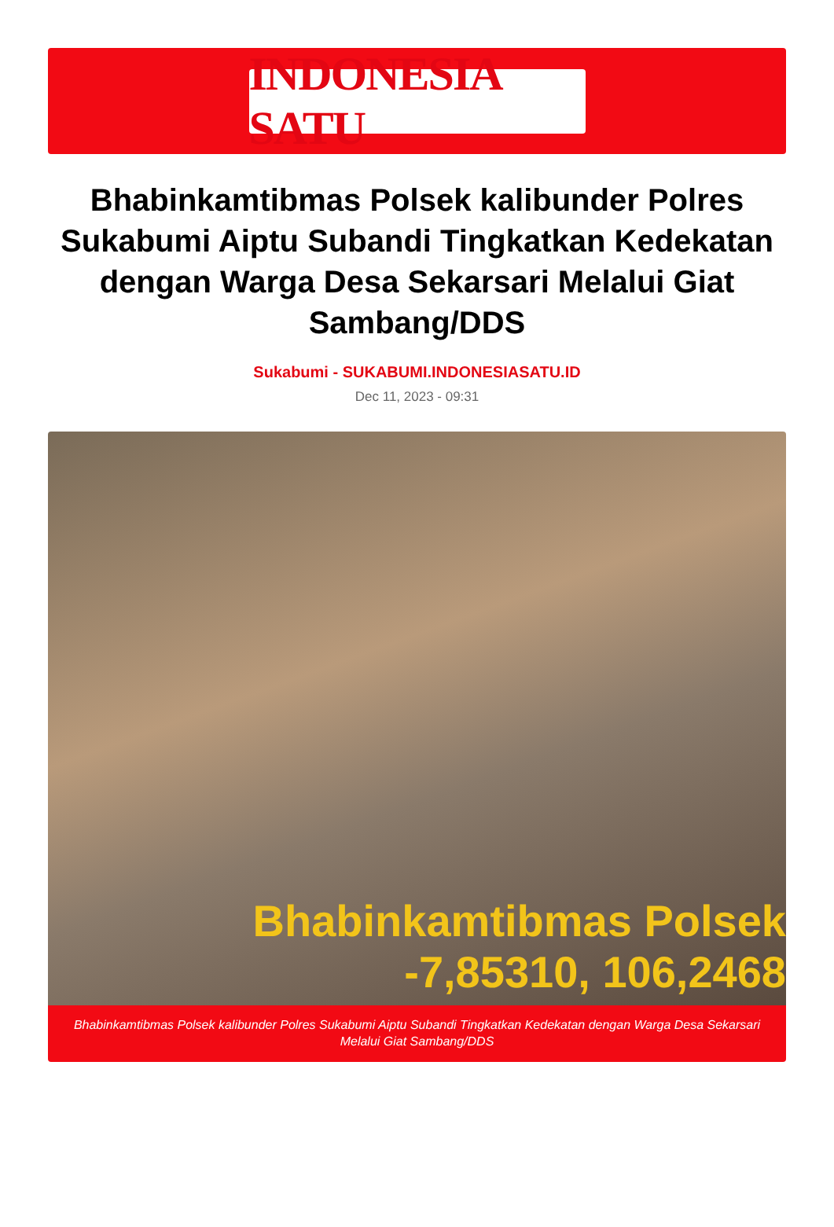INDONESIA SATU
Bhabinkamtibmas Polsek kalibunder Polres Sukabumi Aiptu Subandi Tingkatkan Kedekatan dengan Warga Desa Sekarsari Melalui Giat Sambang/DDS
Sukabumi - SUKABUMI.INDONESIASATU.ID
Dec 11, 2023 - 09:31
Bhabinkamtibmas Polsek
-7,85310, 106,2468
Bhabinkamtibmas Polsek kalibunder Polres Sukabumi Aiptu Subandi Tingkatkan Kedekatan dengan Warga Desa Sekarsari Melalui Giat Sambang/DDS